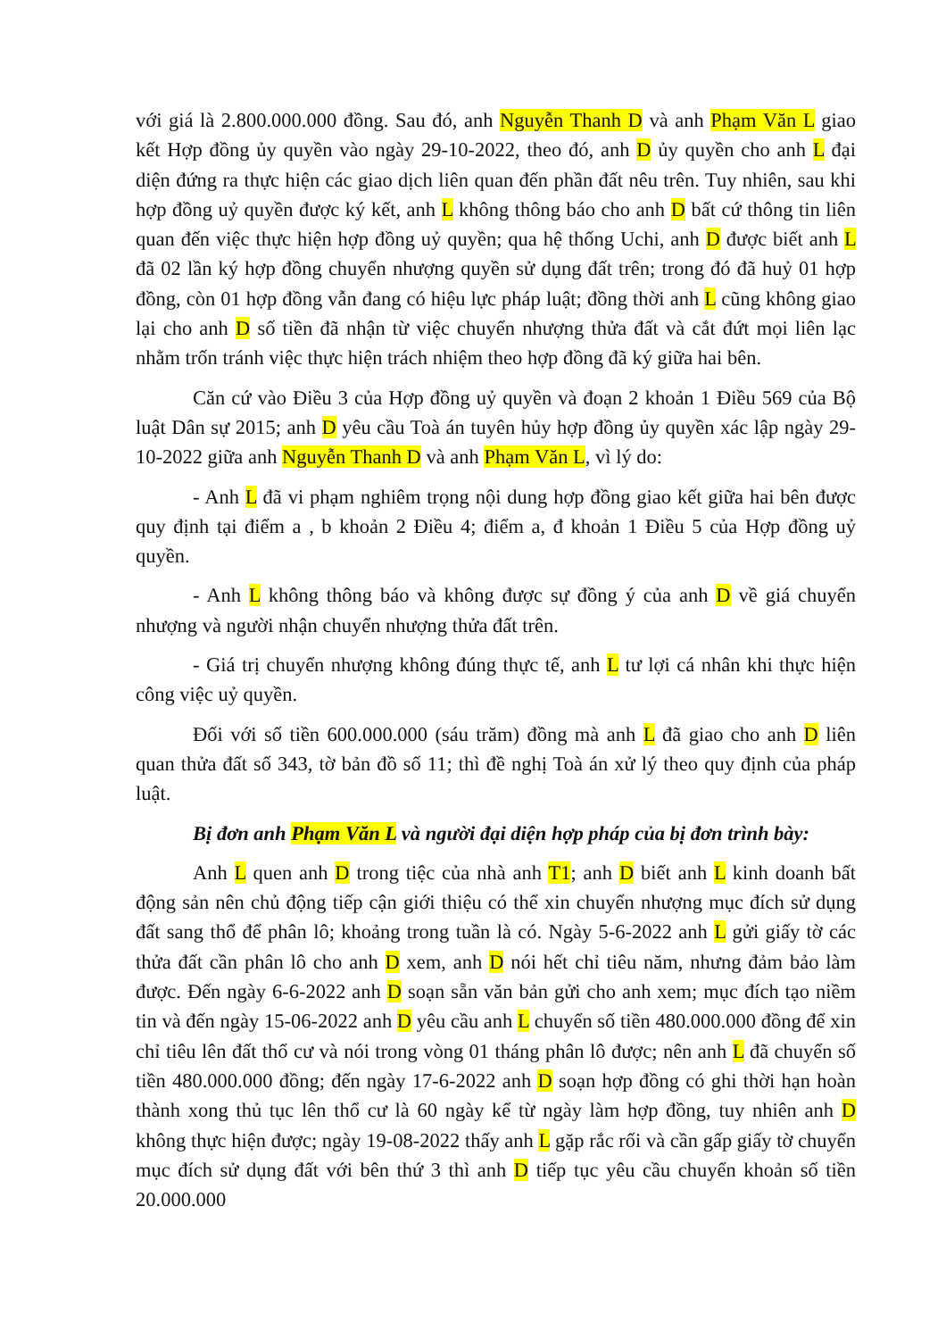với giá là 2.800.000.000 đồng. Sau đó, anh Nguyễn Thanh D và anh Phạm Văn L giao kết Hợp đồng ủy quyền vào ngày 29-10-2022, theo đó, anh D ủy quyền cho anh L đại diện đứng ra thực hiện các giao dịch liên quan đến phần đất nêu trên. Tuy nhiên, sau khi hợp đồng uỷ quyền được ký kết, anh L không thông báo cho anh D bất cứ thông tin liên quan đến việc thực hiện hợp đồng uỷ quyền; qua hệ thống Uchi, anh D được biết anh L đã 02 lần ký hợp đồng chuyển nhượng quyền sử dụng đất trên; trong đó đã huỷ 01 hợp đồng, còn 01 hợp đồng vẫn đang có hiệu lực pháp luật; đồng thời anh L cũng không giao lại cho anh D số tiền đã nhận từ việc chuyển nhượng thửa đất và cắt đứt mọi liên lạc nhằm trốn tránh việc thực hiện trách nhiệm theo hợp đồng đã ký giữa hai bên.
Căn cứ vào Điều 3 của Hợp đồng uỷ quyền và đoạn 2 khoản 1 Điều 569 của Bộ luật Dân sự 2015; anh D yêu cầu Toà án tuyên hủy hợp đồng ủy quyền xác lập ngày 29-10-2022 giữa anh Nguyễn Thanh D và anh Phạm Văn L, vì lý do:
- Anh L đã vi phạm nghiêm trọng nội dung hợp đồng giao kết giữa hai bên được quy định tại điểm a , b khoản 2 Điều 4; điểm a, đ khoản 1 Điều 5 của Hợp đồng uỷ quyền.
- Anh L không thông báo và không được sự đồng ý của anh D về giá chuyển nhượng và người nhận chuyển nhượng thửa đất trên.
- Giá trị chuyển nhượng không đúng thực tế, anh L tư lợi cá nhân khi thực hiện công việc uỷ quyền.
Đối với số tiền 600.000.000 (sáu trăm) đồng mà anh L đã giao cho anh D liên quan thửa đất số 343, tờ bản đồ số 11; thì đề nghị Toà án xử lý theo quy định của pháp luật.
Bị đơn anh Phạm Văn L và người đại diện hợp pháp của bị đơn trình bày:
Anh L quen anh D trong tiệc của nhà anh T1; anh D biết anh L kinh doanh bất động sản nên chủ động tiếp cận giới thiệu có thể xin chuyển nhượng mục đích sử dụng đất sang thổ để phân lô; khoảng trong tuần là có. Ngày 5-6-2022 anh L gửi giấy tờ các thửa đất cần phân lô cho anh D xem, anh D nói hết chỉ tiêu năm, nhưng đảm bảo làm được. Đến ngày 6-6-2022 anh D soạn sẵn văn bản gửi cho anh xem; mục đích tạo niềm tin và đến ngày 15-06-2022 anh D yêu cầu anh L chuyển số tiền 480.000.000 đồng để xin chỉ tiêu lên đất thổ cư và nói trong vòng 01 tháng phân lô được; nên anh L đã chuyển số tiền 480.000.000 đồng; đến ngày 17-6-2022 anh D soạn hợp đồng có ghi thời hạn hoàn thành xong thủ tục lên thổ cư là 60 ngày kể từ ngày làm hợp đồng, tuy nhiên anh D không thực hiện được; ngày 19-08-2022 thấy anh L gặp rắc rối và cần gấp giấy tờ chuyển mục đích sử dụng đất với bên thứ 3 thì anh D tiếp tục yêu cầu chuyển khoản số tiền 20.000.000